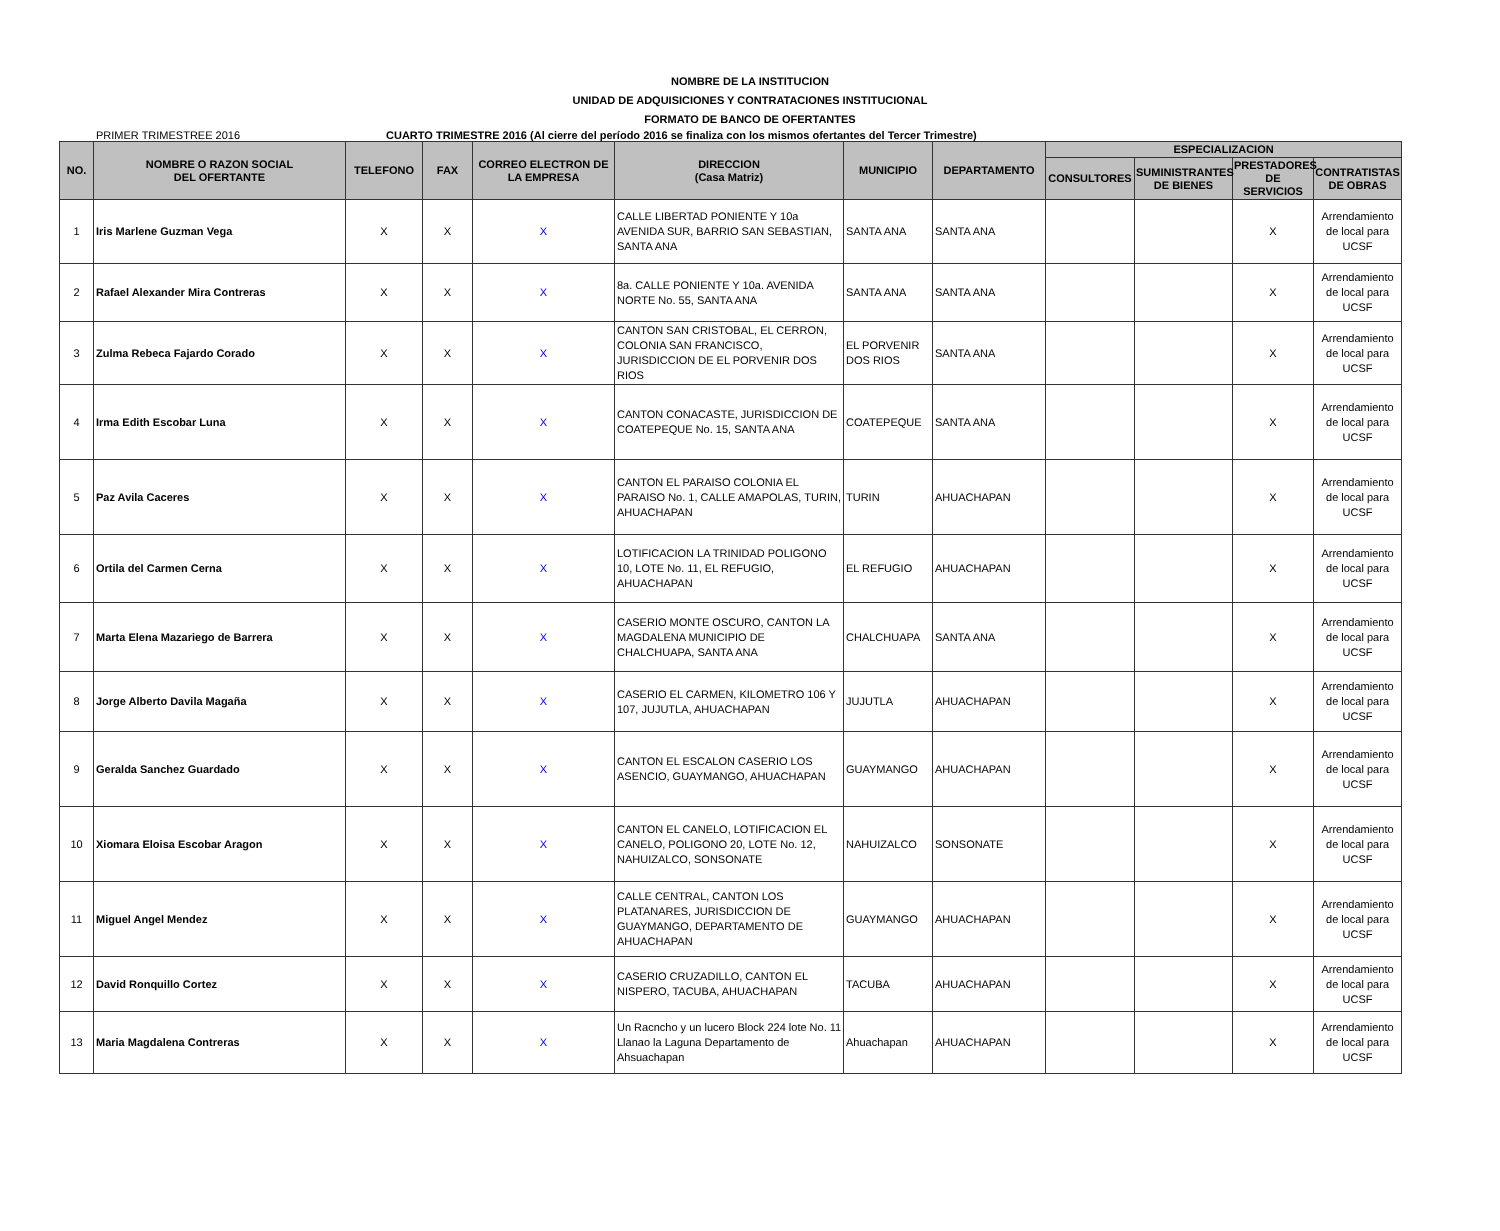NOMBRE DE LA INSTITUCION
UNIDAD DE ADQUISICIONES Y CONTRATACIONES INSTITUCIONAL
FORMATO DE BANCO DE OFERTANTES
PRIMER TRIMESTREE 2016 CUARTO TRIMESTRE 2016 (Al cierre del período 2016 se finaliza con los mismos ofertantes del Tercer Trimestre)
| NO. | NOMBRE O RAZON SOCIAL DEL OFERTANTE | TELEFONO | FAX | CORREO ELECTRON DE LA EMPRESA | DIRECCION (Casa Matriz) | MUNICIPIO | DEPARTAMENTO | ESPECIALIZACION | | | |
| --- | --- | --- | --- | --- | --- | --- | --- | --- | --- | --- | --- |
| | | | | | | | | CONSULTORES | SUMINISTRANTES DE BIENES | PRESTADORES DE SERVICIOS | CONTRATISTAS DE OBRAS |
| 1 | Iris Marlene Guzman Vega | X | X | X | CALLE LIBERTAD PONIENTE Y 10a AVENIDA SUR, BARRIO SAN SEBASTIAN, SANTA ANA | SANTA ANA | SANTA ANA | | | X | Arrendamiento de local para UCSF |
| 2 | Rafael Alexander Mira Contreras | X | X | X | 8a. CALLE PONIENTE Y 10a. AVENIDA NORTE No. 55, SANTA ANA | SANTA ANA | SANTA ANA | | | X | Arrendamiento de local para UCSF |
| 3 | Zulma Rebeca Fajardo Corado | X | X | X | CANTON SAN CRISTOBAL, EL CERRON, COLONIA SAN FRANCISCO, JURISDICCION DE EL PORVENIR DOS RIOS | EL PORVENIR DOS RIOS | SANTA ANA | | | X | Arrendamiento de local para UCSF |
| 4 | Irma Edith Escobar Luna | X | X | X | CANTON CONACASTE, JURISDICCION DE COATEPEQUE No. 15, SANTA ANA | COATEPEQUE | SANTA ANA | | | X | Arrendamiento de local para UCSF |
| 5 | Paz Avila Caceres | X | X | X | CANTON EL PARAISO COLONIA EL PARAISO No. 1, CALLE AMAPOLAS, TURIN, AHUACHAPAN | TURIN | AHUACHAPAN | | | X | Arrendamiento de local para UCSF |
| 6 | Ortila del Carmen Cerna | X | X | X | LOTIFICACION LA TRINIDAD POLIGONO 10, LOTE No. 11, EL REFUGIO, AHUACHAPAN | EL REFUGIO | AHUACHAPAN | | | X | Arrendamiento de local para UCSF |
| 7 | Marta Elena Mazariego de Barrera | X | X | X | CASERIO MONTE OSCURO, CANTON LA MAGDALENA MUNICIPIO DE CHALCHUAPA, SANTA ANA | CHALCHUAPA | SANTA ANA | | | X | Arrendamiento de local para UCSF |
| 8 | Jorge Alberto Davila Magaña | X | X | X | CASERIO EL CARMEN, KILOMETRO 106 Y 107, JUJUTLA, AHUACHAPAN | JUJUTLA | AHUACHAPAN | | | X | Arrendamiento de local para UCSF |
| 9 | Geralda Sanchez Guardado | X | X | X | CANTON EL ESCALON CASERIO LOS ASENCIO, GUAYMANGO, AHUACHAPAN | GUAYMANGO | AHUACHAPAN | | | X | Arrendamiento de local para UCSF |
| 10 | Xiomara Eloisa Escobar Aragon | X | X | X | CANTON EL CANELO, LOTIFICACION EL CANELO, POLIGONO 20, LOTE No. 12, NAHUIZALCO, SONSONATE | NAHUIZALCO | SONSONATE | | | X | Arrendamiento de local para UCSF |
| 11 | Miguel Angel Mendez | X | X | X | CALLE CENTRAL, CANTON LOS PLATANARES, JURISDICCION DE GUAYMANGO, DEPARTAMENTO DE AHUACHAPAN | GUAYMANGO | AHUACHAPAN | | | X | Arrendamiento de local para UCSF |
| 12 | David Ronquillo Cortez | X | X | X | CASERIO CRUZADILLO, CANTON EL NISPERO, TACUBA, AHUACHAPAN | TACUBA | AHUACHAPAN | | | X | Arrendamiento de local para UCSF |
| 13 | Maria Magdalena Contreras | X | X | X | Un Racncho y un lucero Block 224 lote No. 11 Llanao la Laguna Departamento de Ahsuachapan | Ahuachapan | AHUACHAPAN | | | X | Arrendamiento de local para UCSF |